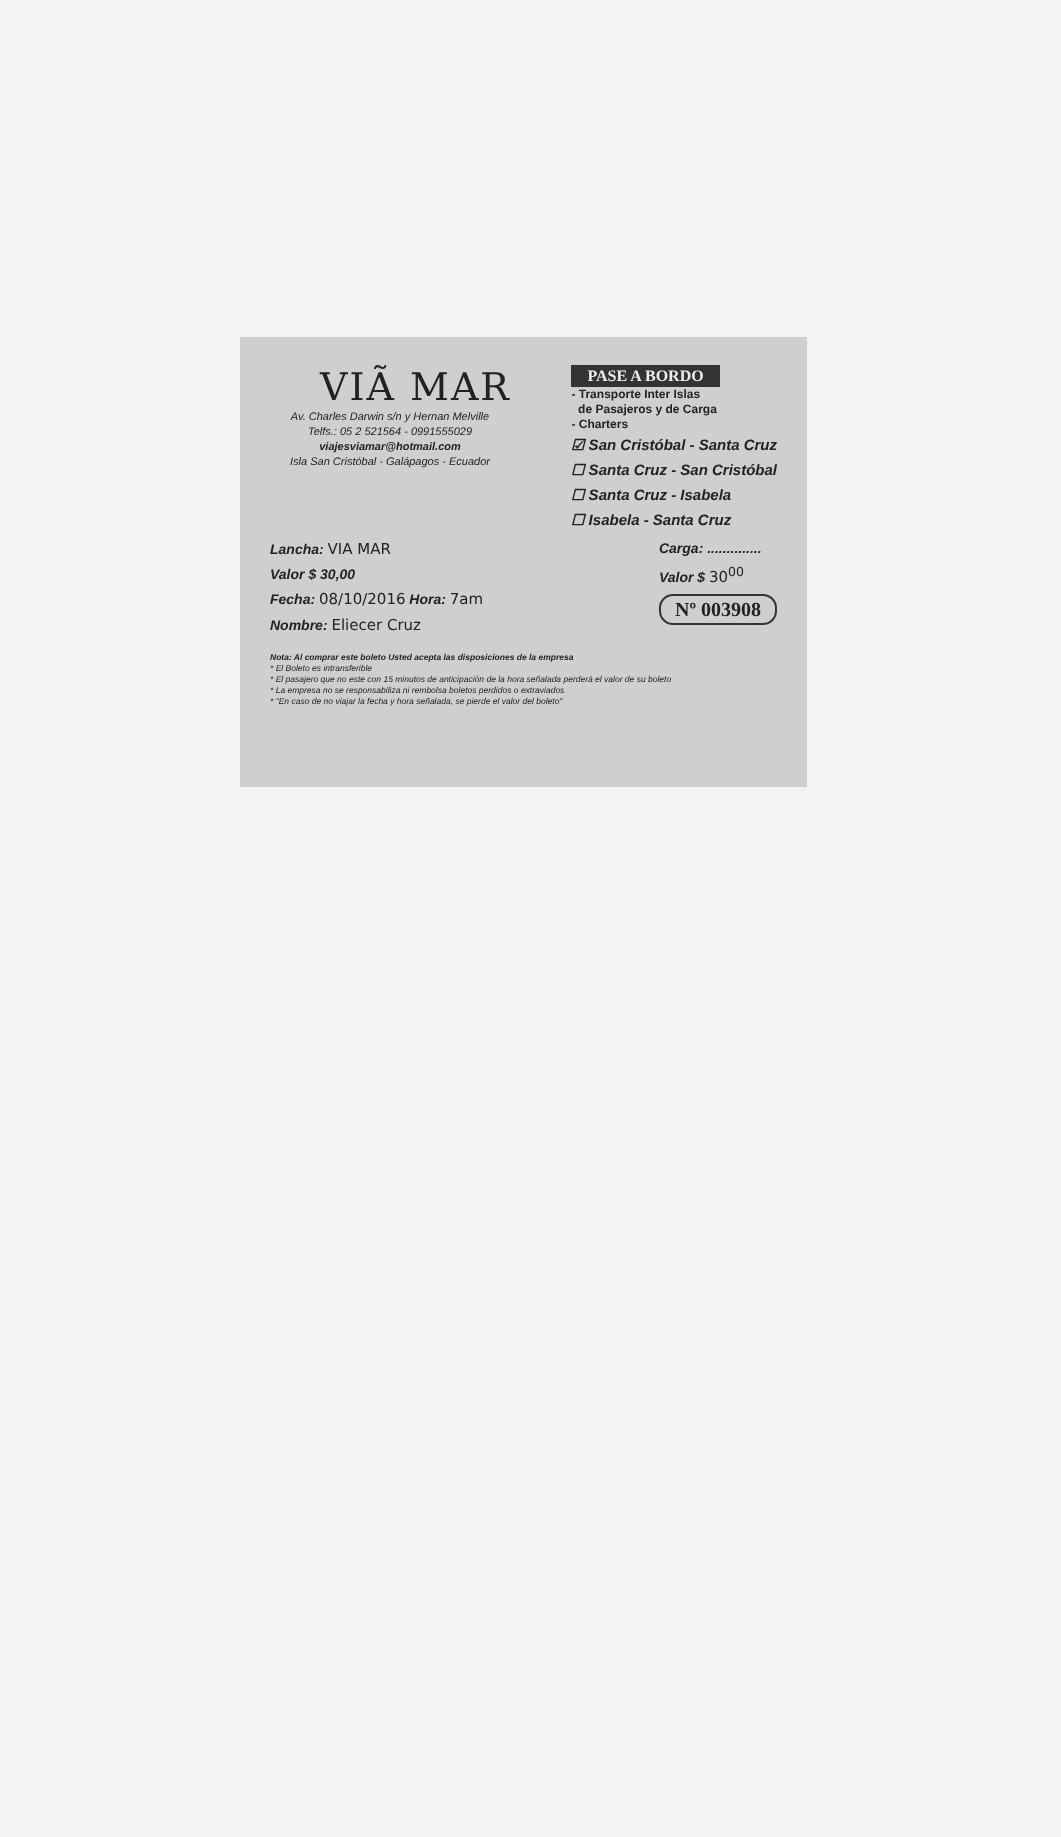VIÃ MAR
Av. Charles Darwin s/n y Hernan Melville
Telfs.: 05 2 521564 - 0991555029
viajesviamar@hotmail.com
Isla San Cristóbal - Galápagos - Ecuador
PASE A BORDO
- Transporte Inter Islas
de Pasajeros y de Carga
- Charters
☑ San Cristóbal - Santa Cruz
☐ Santa Cruz - San Cristóbal
☐ Santa Cruz - Isabela
☐ Isabela - Santa Cruz
Lancha: VIA MAR
Valor $ 30,00
Fecha: 08/10/2016 Hora: 7am
Nombre: Eliecer Cruz
Carga: ..............
Valor $ 30<sup>00</sup>
Nº 003908
Nota: Al comprar este boleto Usted acepta las disposiciones de la empresa
* El Boleto es intransferible
* El pasajero que no este con 15 minutos de anticipación de la hora señalada perderá el valor de su boleto
* La empresa no se responsabiliza ni rembolsa boletos perdidos o extraviados
* "En caso de no viajar la fecha y hora señalada, se pierde el valor del boleto"